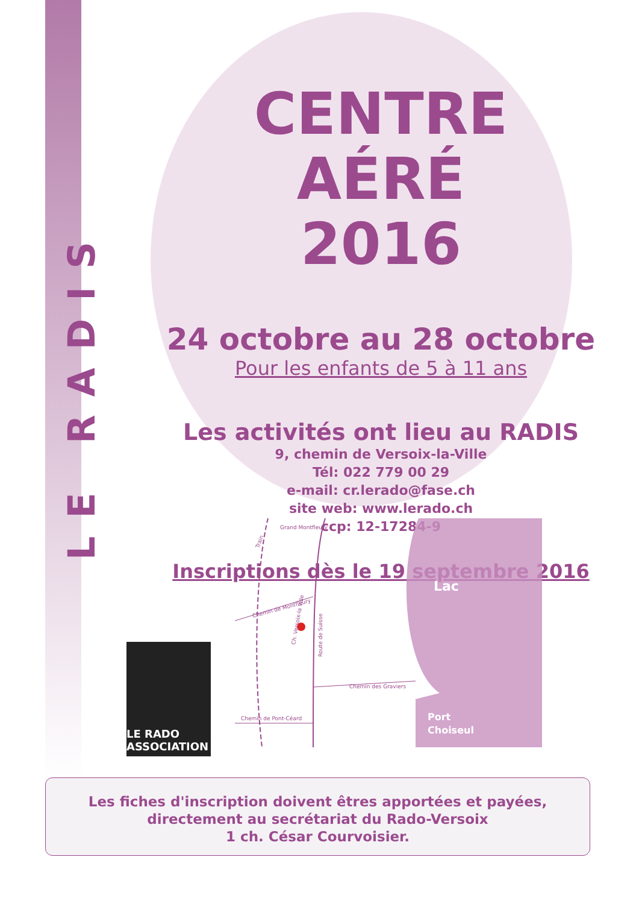LE RADIS
CENTRE AÉRÉ
2016
24 octobre au 28 octobre
Pour les enfants de 5 à 11 ans
Les activités ont lieu au RADIS
9, chemin de Versoix-la-Ville
Tél: 022 779 00 29
e-mail: cr.lerado@fase.ch
site web: www.lerado.ch
ccp: 12-17284-9
Inscriptions dès le 19 septembre 2016
Grand Montfleury
Chemin de Montfleury
Route de Suisse
Chemin des Graviers
Chemin de Pont-Céard
Ch. Versoix-la Ville
Train
Lac
Port
Choiseul
LE RADO ASSOCIATION
Les fiches d'inscription doivent êtres apportées et payées,
directement au secrétariat du Rado-Versoix
1 ch. César Courvoisier.